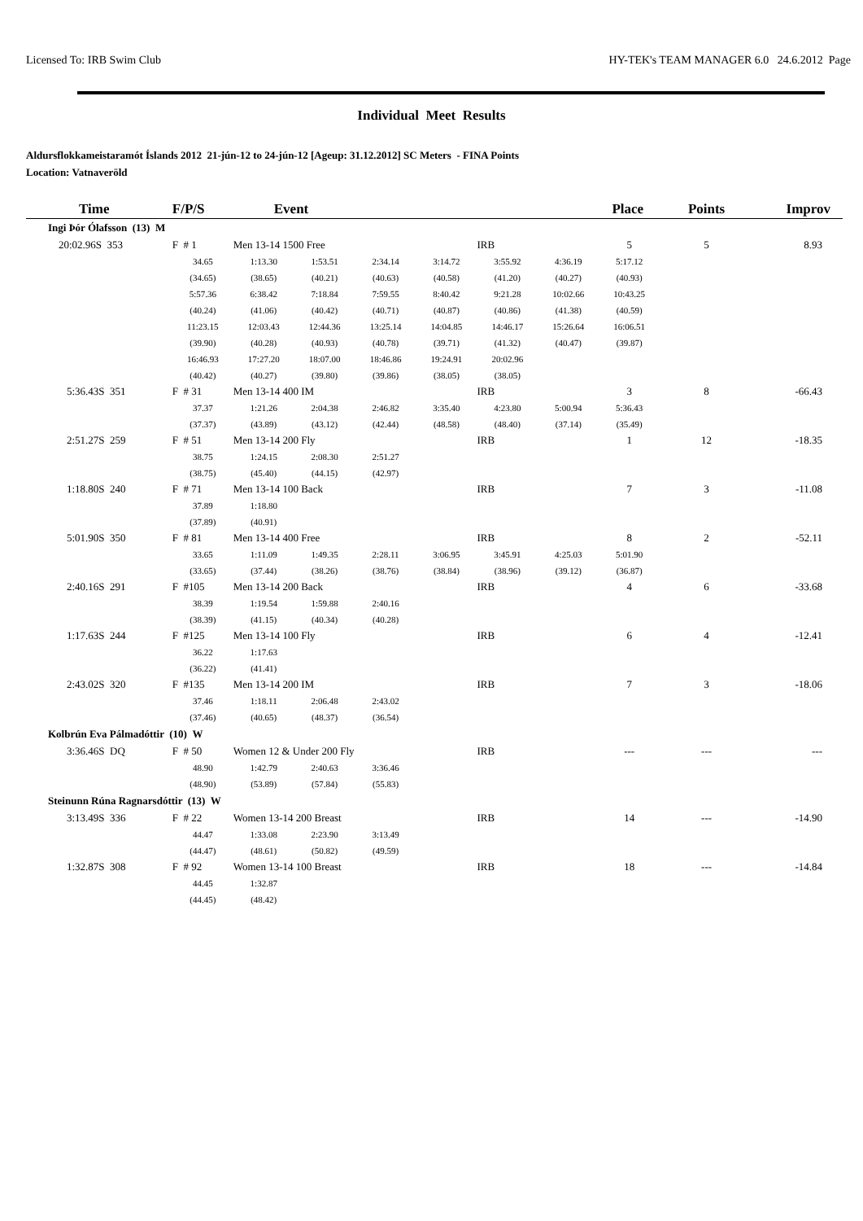Licensed To: IRB Swim Club HY-TEK's TEAM MANAGER 6.0 24.6.2012 Page
Individual Meet Results
Aldursflokkameistaramót Íslands 2012 21-jún-12 to 24-jún-12 [Ageup: 31.12.2012] SC Meters - FINA Points
Location: Vatnaveröld
| Time | F/P/S | Event | | | | | Place | | Points | Improv |
| --- | --- | --- | --- | --- | --- | --- | --- | --- | --- | --- |
| Ingi Þór Ólafsson (13) M | | | | | | | | | | |
| 20:02.96S 353 | F # 1 | Men 13-14 1500 Free | | | | IRB | | 5 | 5 | 8.93 |
| | 34.65 | 1:13.30 | 1:53.51 | 2:34.14 | 3:14.72 | 3:55.92 | 4:36.19 | 5:17.12 | | |
| | (34.65) | (38.65) | (40.21) | (40.63) | (40.58) | (41.20) | (40.27) | (40.93) | | |
| | 5:57.36 | 6:38.42 | 7:18.84 | 7:59.55 | 8:40.42 | 9:21.28 | 10:02.66 | 10:43.25 | | |
| | (40.24) | (41.06) | (40.42) | (40.71) | (40.87) | (40.86) | (41.38) | (40.59) | | |
| | 11:23.15 | 12:03.43 | 12:44.36 | 13:25.14 | 14:04.85 | 14:46.17 | 15:26.64 | 16:06.51 | | |
| | (39.90) | (40.28) | (40.93) | (40.78) | (39.71) | (41.32) | (40.47) | (39.87) | | |
| | 16:46.93 | 17:27.20 | 18:07.00 | 18:46.86 | 19:24.91 | 20:02.96 | | | | |
| | (40.42) | (40.27) | (39.80) | (39.86) | (38.05) | (38.05) | | | | |
| 5:36.43S 351 | F # 31 | Men 13-14 400 IM | | | | IRB | | 3 | 8 | -66.43 |
| | 37.37 | 1:21.26 | 2:04.38 | 2:46.82 | 3:35.40 | 4:23.80 | 5:00.94 | 5:36.43 | | |
| | (37.37) | (43.89) | (43.12) | (42.44) | (48.58) | (48.40) | (37.14) | (35.49) | | |
| 2:51.27S 259 | F # 51 | Men 13-14 200 Fly | | | | IRB | | 1 | 12 | -18.35 |
| | 38.75 | 1:24.15 | 2:08.30 | 2:51.27 | | | | | | |
| | (38.75) | (45.40) | (44.15) | (42.97) | | | | | | |
| 1:18.80S 240 | F # 71 | Men 13-14 100 Back | | | | IRB | | 7 | 3 | -11.08 |
| | 37.89 | 1:18.80 | | | | | | | | |
| | (37.89) | (40.91) | | | | | | | | |
| 5:01.90S 350 | F # 81 | Men 13-14 400 Free | | | | IRB | | 8 | 2 | -52.11 |
| | 33.65 | 1:11.09 | 1:49.35 | 2:28.11 | 3:06.95 | 3:45.91 | 4:25.03 | 5:01.90 | | |
| | (33.65) | (37.44) | (38.26) | (38.76) | (38.84) | (38.96) | (39.12) | (36.87) | | |
| 2:40.16S 291 | F #105 | Men 13-14 200 Back | | | | IRB | | 4 | 6 | -33.68 |
| | 38.39 | 1:19.54 | 1:59.88 | 2:40.16 | | | | | | |
| | (38.39) | (41.15) | (40.34) | (40.28) | | | | | | |
| 1:17.63S 244 | F #125 | Men 13-14 100 Fly | | | | IRB | | 6 | 4 | -12.41 |
| | 36.22 | 1:17.63 | | | | | | | | |
| | (36.22) | (41.41) | | | | | | | | |
| 2:43.02S 320 | F #135 | Men 13-14 200 IM | | | | IRB | | 7 | 3 | -18.06 |
| | 37.46 | 1:18.11 | 2:06.48 | 2:43.02 | | | | | | |
| | (37.46) | (40.65) | (48.37) | (36.54) | | | | | | |
| Kolbrún Eva Pálmadóttir (10) W | | | | | | | | | | |
| 3:36.46S DQ | F # 50 | Women 12 & Under 200 Fly | | | | IRB | | --- | --- | --- |
| | 48.90 | 1:42.79 | 2:40.63 | 3:36.46 | | | | | | |
| | (48.90) | (53.89) | (57.84) | (55.83) | | | | | | |
| Steinunn Rúna Ragnarsdóttir (13) W | | | | | | | | | | |
| 3:13.49S 336 | F # 22 | Women 13-14 200 Breast | | | | IRB | | 14 | --- | -14.90 |
| | 44.47 | 1:33.08 | 2:23.90 | 3:13.49 | | | | | | |
| | (44.47) | (48.61) | (50.82) | (49.59) | | | | | | |
| 1:32.87S 308 | F # 92 | Women 13-14 100 Breast | | | | IRB | | 18 | --- | -14.84 |
| | 44.45 | 1:32.87 | | | | | | | | |
| | (44.45) | (48.42) | | | | | | | | |